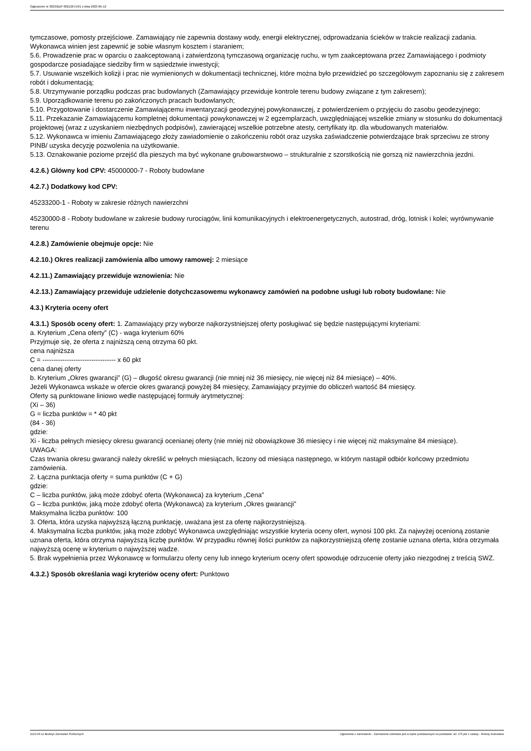Ogłoszenie nr 2023/BZP 00212671/01 z dnia 2023-05-12
tymczasowe, pomosty przejściowe. Zamawiający nie zapewnia dostawy wody, energii elektrycznej, odprowadzania ścieków w trakcie realizacji zadania. Wykonawca winien jest zapewnić je sobie własnym kosztem i staraniem;
5.6. Prowadzenie prac w oparciu o zaakceptowaną i zatwierdzoną tymczasową organizację ruchu, w tym zaakceptowana przez Zamawiającego i podmioty gospodarcze posiadające siedziby firm w sąsiedztwie inwestycji;
5.7. Usuwanie wszelkich kolizji i prac nie wymienionych w dokumentacji technicznej, które można było przewidzieć po szczegółowym zapoznaniu się z zakresem robót i dokumentacją;
5.8. Utrzymywanie porządku podczas prac budowlanych (Zamawiający przewiduje kontrole terenu budowy związane z tym zakresem);
5.9. Uporządkowanie terenu po zakończonych pracach budowlanych;
5.10. Przygotowanie i dostarczenie Zamawiającemu inwentaryzacji geodezyjnej powykonawczej, z potwierdzeniem o przyjęciu do zasobu geodezyjnego;
5.11. Przekazanie Zamawiającemu kompletnej dokumentacji powykonawczej w 2 egzemplarzach, uwzględniającej wszelkie zmiany w stosunku do dokumentacji projektowej (wraz z uzyskaniem niezbędnych podpisów), zawierającej wszelkie potrzebne atesty, certyfikaty itp. dla wbudowanych materiałów.
5.12. Wykonawca w imieniu Zamawiającego złoży zawiadomienie o zakończeniu robót oraz uzyska zaświadczenie potwierdzające brak sprzeciwu ze strony PINB/ uzyska decyzję pozwolenia na użytkowanie.
5.13. Oznakowanie poziome przejść dla pieszych ma być wykonane grubowarstwowo – strukturalnie z szorstkością nie gorszą niż nawierzchnia jezdni.
4.2.6.) Główny kod CPV: 45000000-7 - Roboty budowlane
4.2.7.) Dodatkowy kod CPV:
45233200-1 - Roboty w zakresie różnych nawierzchni
45230000-8 - Roboty budowlane w zakresie budowy rurociągów, linii komunikacyjnych i elektroenergetycznych, autostrad, dróg, lotnisk i kolei; wyrównywanie terenu
4.2.8.) Zamówienie obejmuje opcje: Nie
4.2.10.) Okres realizacji zamówienia albo umowy ramowej: 2 miesiące
4.2.11.) Zamawiający przewiduje wznowienia: Nie
4.2.13.) Zamawiający przewiduje udzielenie dotychczasowemu wykonawcy zamówień na podobne usługi lub roboty budowlane: Nie
4.3.) Kryteria oceny ofert
4.3.1.) Sposób oceny ofert: 1. Zamawiający przy wyborze najkorzystniejszej oferty posługiwać się będzie następującymi kryteriami:
a. Kryterium „Cena oferty” (C) - waga kryterium 60%
Przyjmuje się, że oferta z najniższą ceną otrzyma 60 pkt.
cena najniższa
C = --------------------------------- x 60 pkt
cena danej oferty
b. Kryterium „Okres gwarancji” (G) – długość okresu gwarancji (nie mniej niż 36 miesięcy, nie więcej niż 84 miesiące) – 40%.
Jeżeli Wykonawca wskaże w ofercie okres gwarancji powyżej 84 miesięcy, Zamawiający przyjmie do obliczeń wartość 84 miesięcy.
Oferty są punktowane liniowo wedle następującej formuły arytmetycznej:
(Xi – 36)
G = liczba punktów = * 40 pkt
(84 - 36)
gdzie:
Xi - liczba pełnych miesięcy okresu gwarancji ocenianej oferty (nie mniej niż obowiązkowe 36 miesięcy i nie więcej niż maksymalne 84 miesiące).
UWAGA:
Czas trwania okresu gwarancji należy określić w pełnych miesiącach, liczony od miesiąca następnego, w którym nastąpił odbiór końcowy przedmiotu zamówienia.
2. Łączna punktacja oferty = suma punktów (C + G)
gdzie:
C – liczba punktów, jaką może zdobyć oferta (Wykonawca) za kryterium „Cena”
G – liczba punktów, jaką może zdobyć oferta (Wykonawca) za kryterium „Okres gwarancji”
Maksymalna liczba punktów: 100
3. Oferta, która uzyska najwyższą łączną punktację, uważana jest za ofertę najkorzystniejszą.
4. Maksymalna liczba punktów, jaką może zdobyć Wykonawca uwzględniając wszystkie kryteria oceny ofert, wynosi 100 pkt. Za najwyżej ocenioną zostanie uznana oferta, która otrzyma najwyższą liczbę punktów. W przypadku równej ilości punktów za najkorzystniejszą ofertę zostanie uznana oferta, która otrzymała najwyższą ocenę w kryterium o najwyższej wadze.
5. Brak wypełnienia przez Wykonawcę w formularzu oferty ceny lub innego kryterium oceny ofert spowoduje odrzucenie oferty jako niezgodnej z treścią SWZ.
4.3.2.) Sposób określania wagi kryteriów oceny ofert: Punktowo
2023-05-12 Biuletyn Zamówień Publicznych Ogłoszenie o zamówieniu - Zamówienie udzielane jest w trybie podstawowym na podstawie: art. 275 pkt 1 ustawy - Roboty budowlane